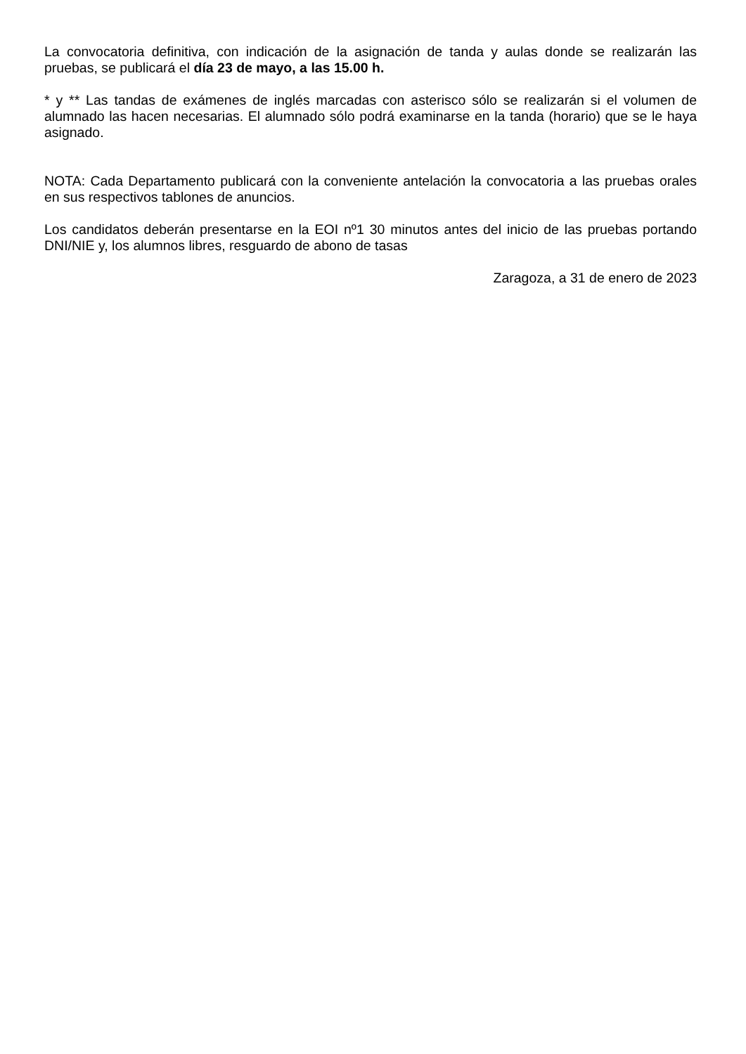La convocatoria definitiva, con indicación de la asignación de tanda y aulas donde se realizarán las pruebas, se publicará el día 23 de mayo, a las 15.00 h.
* y ** Las tandas de exámenes de inglés marcadas con asterisco sólo se realizarán si el volumen de alumnado las hacen necesarias. El alumnado sólo podrá examinarse en la tanda (horario) que se le haya asignado.
NOTA: Cada Departamento publicará con la conveniente antelación la convocatoria a las pruebas orales en sus respectivos tablones de anuncios.
Los candidatos deberán presentarse en la EOI nº1 30 minutos antes del inicio de las pruebas portando DNI/NIE y, los alumnos libres, resguardo de abono de tasas
Zaragoza, a 31 de enero de 2023